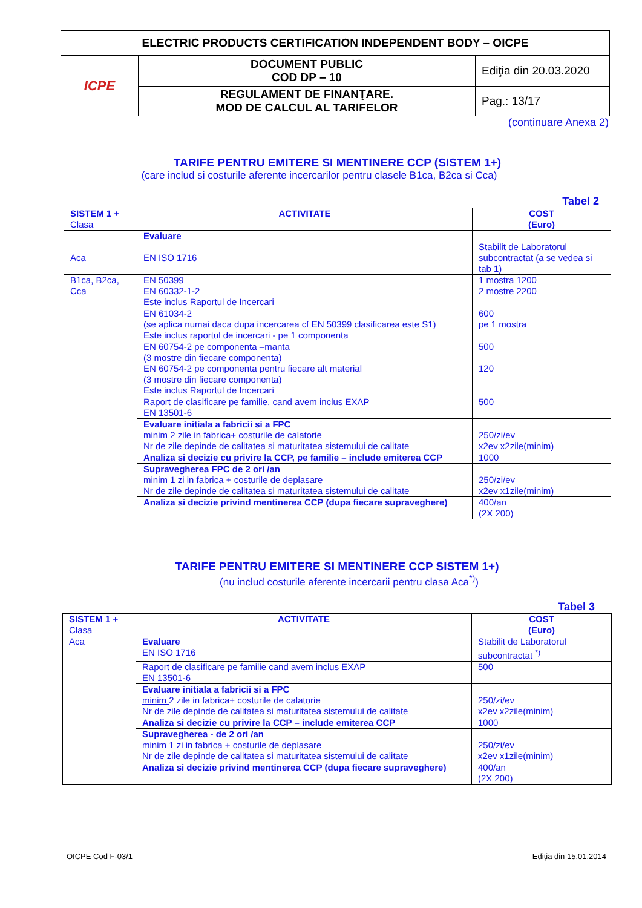| ELECTRIC PRODUCTS CERTIFICATION INDEPENDENT BODY – OICPE | | |
| ICPE | DOCUMENT PUBLIC COD DP – 10 | Ediţia din 20.03.2020 |
| | REGULAMENT DE FINANŢARE. MOD DE CALCUL AL TARIFELOR | Pag.: 13/17 |
(continuare Anexa 2)
TARIFE PENTRU EMITERE SI MENTINERE CCP (SISTEM 1+)
(care includ si costurile aferente incercarilor pentru clasele B1ca, B2ca si Cca)
Tabel 2
| SISTEM 1 + Clasa | ACTIVITATE | COST (Euro) |
| --- | --- | --- |
| Aca | Evaluare EN ISO 1716 | Stabilit de Laboratorul subcontractat (a se vedea si tab 1) |
| B1ca, B2ca, Cca | EN 50399 EN 60332-1-2 Este inclus Raportul de Incercari | 1 mostra 1200 2 mostre 2200 |
| | EN 61034-2 (se aplica numai daca dupa incercarea cf EN 50399 clasificarea este S1) Este inclus raportul de incercari - pe 1 componenta | 600 pe 1 mostra |
| | EN 60754-2 pe componenta –manta (3 mostre din fiecare componenta) EN 60754-2 pe componenta pentru fiecare alt material (3 mostre din fiecare componenta) Este inclus Raportul de Incercari | 500 120 |
| | Raport de clasificare pe familie, cand avem inclus EXAP EN 13501-6 | 500 |
| | Evaluare initiala a fabricii si a FPC minim 2 zile in fabrica+ costurile de calatorie Nr de zile depinde de calitatea si maturitatea sistemului de calitate | 250/zi/ev x2ev x2zile(minim) |
| | Analiza si decizie cu privire la CCP, pe familie – include emiterea CCP | 1000 |
| | Supravegherea FPC de 2 ori /an minim 1 zi in fabrica + costurile de deplasare Nr de zile depinde de calitatea si maturitatea sistemului de calitate | 250/zi/ev x2ev x1zile(minim) |
| | Analiza si decizie privind mentinerea CCP (dupa fiecare supraveghere) | 400/an (2X 200) |
TARIFE PENTRU EMITERE SI MENTINERE CCP SISTEM 1+)
(nu includ costurile aferente incercarii pentru clasa Aca<sup>*)</sup>)
Tabel 3
| SISTEM 1 + Clasa | ACTIVITATE | COST (Euro) |
| --- | --- | --- |
| Aca | Evaluare EN ISO 1716 | Stabilit de Laboratorul subcontractat <sup>*)</sup> |
| | Raport de clasificare pe familie cand avem inclus EXAP EN 13501-6 | 500 |
| | Evaluare initiala a fabricii si a FPC minim 2 zile in fabrica+ costurile de calatorie Nr de zile depinde de calitatea si maturitatea sistemului de calitate | 250/zi/ev x2ev x2zile(minim) |
| | Analiza si decizie cu privire la CCP – include emiterea CCP | 1000 |
| | Supravegherea - de 2 ori /an minim 1 zi in fabrica + costurile de deplasare Nr de zile depinde de calitatea si maturitatea sistemului de calitate | 250/zi/ev x2ev x1zile(minim) |
| | Analiza si decizie privind mentinerea CCP (dupa fiecare supraveghere) | 400/an (2X 200) |
OICPE Cod F-03/1 Ediţia din 15.01.2014